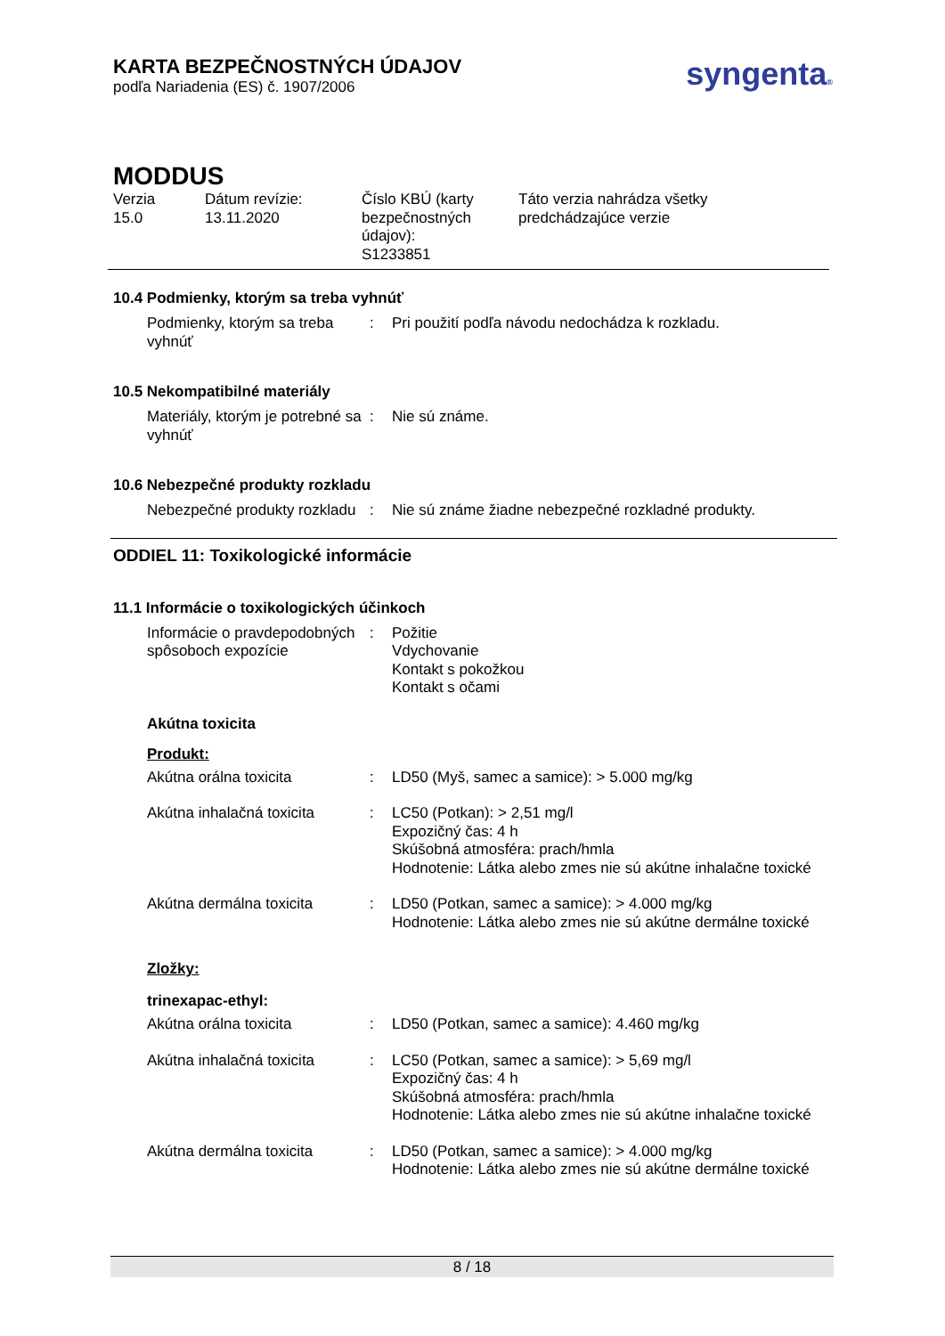KARTA BEZPEČNOSTNÝCH ÚDAJOV
podľa Nariadenia (ES) č. 1907/2006
syngenta®
MODDUS
| Verzia 15.0 | Dátum revízie: 13.11.2020 | Číslo KBÚ (karty bezpečnostných údajov): S1233851 | Táto verzia nahrádza všetky predchádzajúce verzie |
10.4 Podmienky, ktorým sa treba vyhnúť
| Podmienky, ktorým sa treba vyhnúť | : | Pri použití podľa návodu nedochádza k rozkladu. |
10.5 Nekompatibilné materiály
| Materiály, ktorým je potrebné sa vyhnúť | : | Nie sú známe. |
10.6 Nebezpečné produkty rozkladu
| Nebezpečné produkty rozkladu | : | Nie sú známe žiadne nebezpečné rozkladné produkty. |
ODDIEL 11: Toxikologické informácie
11.1 Informácie o toxikologických účinkoch
| Informácie o pravdepodobných spôsoboch expozície | : | Požitie Vdychovanie Kontakt s pokožkou Kontakt s očami |
Akútna toxicita
Produkt:
| Akútna orálna toxicita | : | LD50 (Myš, samec a samice): > 5.000 mg/kg |
| Akútna inhalačná toxicita | : | LC50 (Potkan): > 2,51 mg/l Expozičný čas: 4 h Skúšobná atmosféra: prach/hmla Hodnotenie: Látka alebo zmes nie sú akútne inhalačne toxické |
| Akútna dermálna toxicita | : | LD50 (Potkan, samec a samice): > 4.000 mg/kg Hodnotenie: Látka alebo zmes nie sú akútne dermálne toxické |
Zložky:
trinexapac-ethyl:
| Akútna orálna toxicita | : | LD50 (Potkan, samec a samice): 4.460 mg/kg |
| Akútna inhalačná toxicita | : | LC50 (Potkan, samec a samice): > 5,69 mg/l Expozičný čas: 4 h Skúšobná atmosféra: prach/hmla Hodnotenie: Látka alebo zmes nie sú akútne inhalačne toxické |
| Akútna dermálna toxicita | : | LD50 (Potkan, samec a samice): > 4.000 mg/kg Hodnotenie: Látka alebo zmes nie sú akútne dermálne toxické |
8 / 18